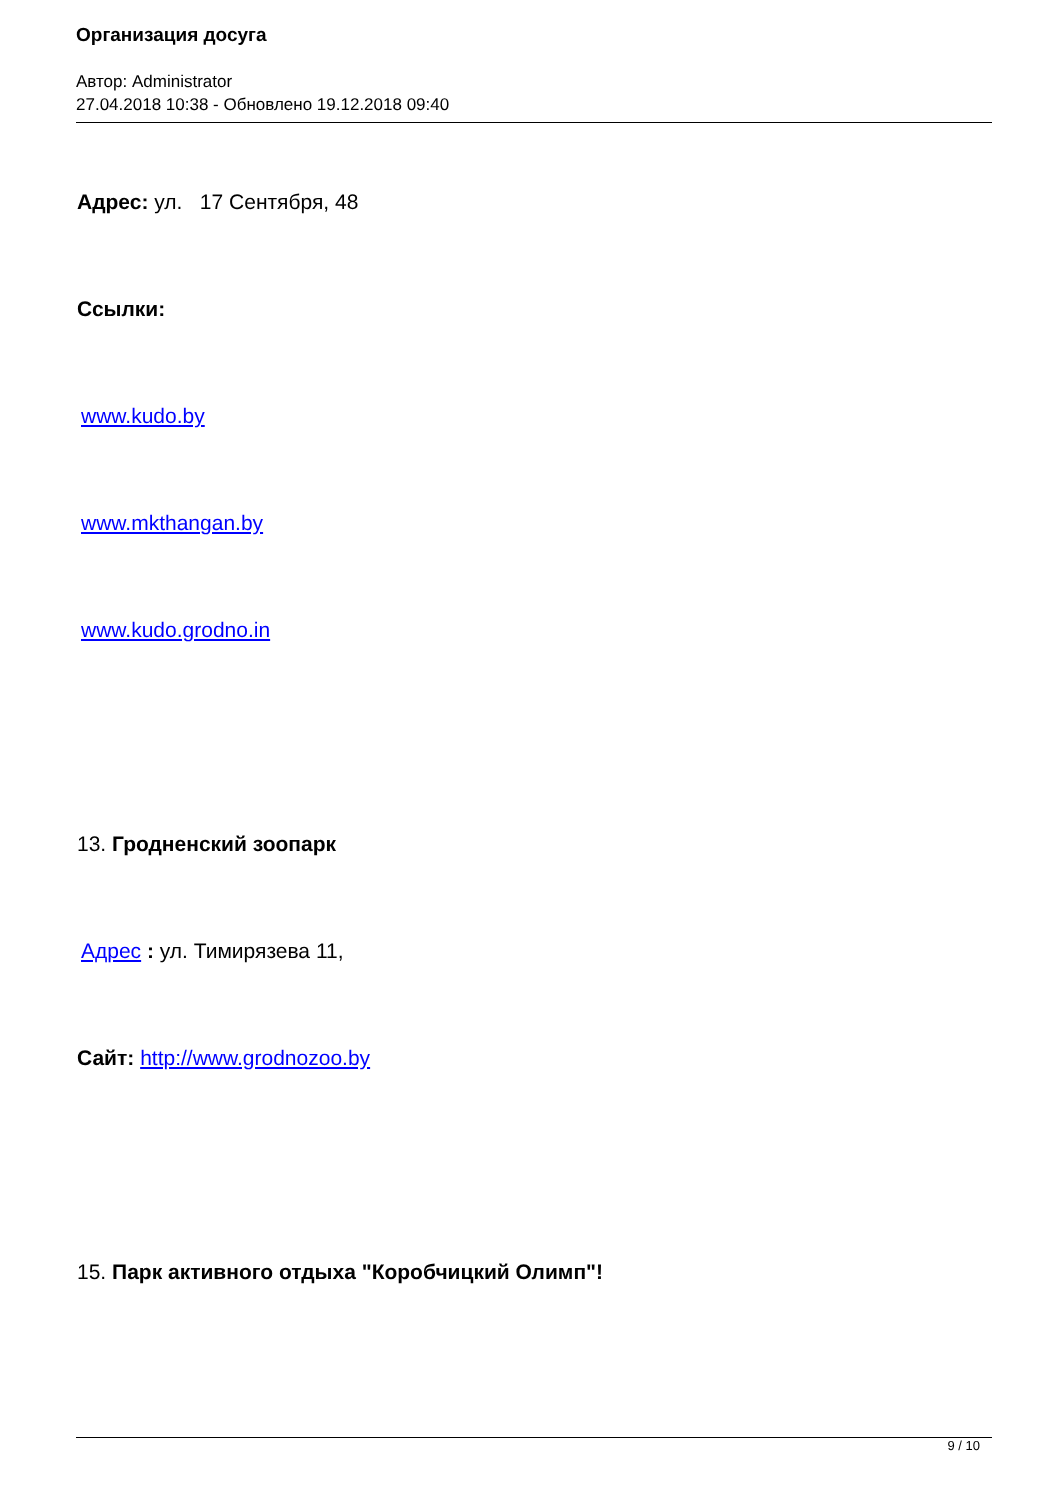Организация досуга
Автор: Administrator
27.04.2018 10:38 - Обновлено 19.12.2018 09:40
Адрес: ул. 17 Сентября, 48
Ссылки:
www.kudo.by
www.mkthangan.by
www.kudo.grodno.in
13. Гродненский зоопарк
Адрес : ул. Тимирязева 11,
Сайт: http://www.grodnozoo.by
15. Парк активного отдыха "Коробчицкий Олимп"!
9 / 10